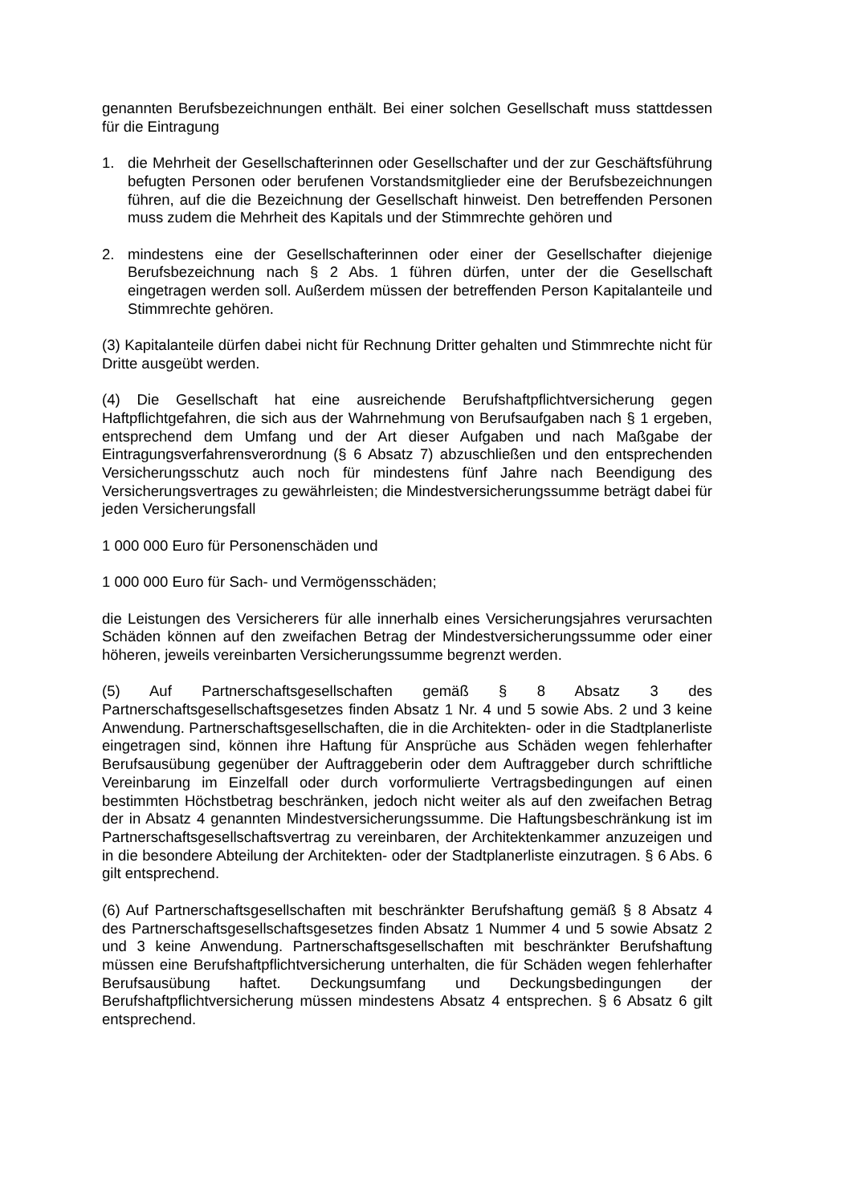genannten Berufsbezeichnungen enthält. Bei einer solchen Gesellschaft muss stattdessen für die Eintragung
1. die Mehrheit der Gesellschafterinnen oder Gesellschafter und der zur Geschäftsführung befugten Personen oder berufenen Vorstandsmitglieder eine der Berufsbezeichnungen führen, auf die die Bezeichnung der Gesellschaft hinweist. Den betreffenden Personen muss zudem die Mehrheit des Kapitals und der Stimmrechte gehören und
2. mindestens eine der Gesellschafterinnen oder einer der Gesellschafter diejenige Berufsbezeichnung nach § 2 Abs. 1 führen dürfen, unter der die Gesellschaft eingetragen werden soll. Außerdem müssen der betreffenden Person Kapitalanteile und Stimmrechte gehören.
(3) Kapitalanteile dürfen dabei nicht für Rechnung Dritter gehalten und Stimmrechte nicht für Dritte ausgeübt werden.
(4) Die Gesellschaft hat eine ausreichende Berufshaftpflichtversicherung gegen Haftpflichtgefahren, die sich aus der Wahrnehmung von Berufsaufgaben nach § 1 ergeben, entsprechend dem Umfang und der Art dieser Aufgaben und nach Maßgabe der Eintragungsverfahrensverordnung (§ 6 Absatz 7) abzuschließen und den entsprechenden Versicherungsschutz auch noch für mindestens fünf Jahre nach Beendigung des Versicherungsvertrages zu gewährleisten; die Mindestversicherungssumme beträgt dabei für jeden Versicherungsfall
1 000 000 Euro für Personenschäden und
1 000 000 Euro für Sach- und Vermögensschäden;
die Leistungen des Versicherers für alle innerhalb eines Versicherungsjahres verursachten Schäden können auf den zweifachen Betrag der Mindestversicherungssumme oder einer höheren, jeweils vereinbarten Versicherungssumme begrenzt werden.
(5) Auf Partnerschaftsgesellschaften gemäß § 8 Absatz 3 des Partnerschaftsgesellschaftsgesetzes finden Absatz 1 Nr. 4 und 5 sowie Abs. 2 und 3 keine Anwendung. Partnerschaftsgesellschaften, die in die Architekten- oder in die Stadtplanerliste eingetragen sind, können ihre Haftung für Ansprüche aus Schäden wegen fehlerhafter Berufsausübung gegenüber der Auftraggeberin oder dem Auftraggeber durch schriftliche Vereinbarung im Einzelfall oder durch vorformulierte Vertragsbedingungen auf einen bestimmten Höchstbetrag beschränken, jedoch nicht weiter als auf den zweifachen Betrag der in Absatz 4 genannten Mindestversicherungssumme. Die Haftungsbeschränkung ist im Partnerschaftsgesellschaftsvertrag zu vereinbaren, der Architektenkammer anzuzeigen und in die besondere Abteilung der Architekten- oder der Stadtplanerliste einzutragen. § 6 Abs. 6 gilt entsprechend.
(6) Auf Partnerschaftsgesellschaften mit beschränkter Berufshaftung gemäß § 8 Absatz 4 des Partnerschaftsgesellschaftsgesetzes finden Absatz 1 Nummer 4 und 5 sowie Absatz 2 und 3 keine Anwendung. Partnerschaftsgesellschaften mit beschränkter Berufshaftung müssen eine Berufshaftpflichtversicherung unterhalten, die für Schäden wegen fehlerhafter Berufsausübung haftet. Deckungsumfang und Deckungsbedingungen der Berufshaftpflichtversicherung müssen mindestens Absatz 4 entsprechen. § 6 Absatz 6 gilt entsprechend.